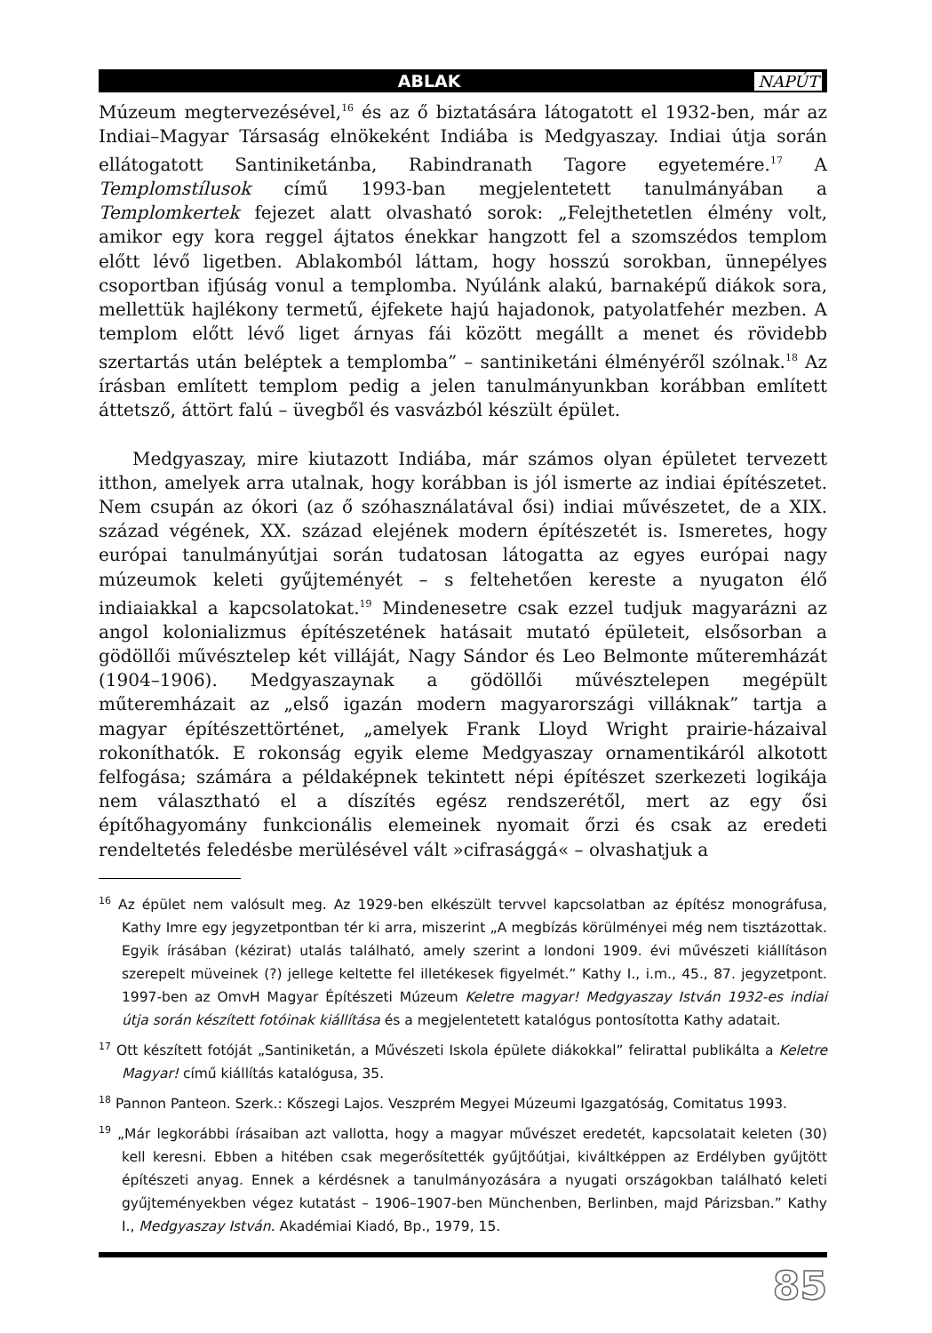ABLAK NAPÚT
Múzeum megtervezésével,<sup>16</sup> és az ő biztatására látogatott el 1932-ben, már az Indiai–Magyar Társaság elnökeként Indiába is Medgyaszay. Indiai útja során ellátogatott Santiniketánba, Rabindranath Tagore egyetemére.<sup>17</sup> A Templomstílusok című 1993-ban megjelentetett tanulmányában a Templomkertek fejezet alatt olvasható sorok: „Felejthetetlen élmény volt, amikor egy kora reggel ájtatos énekkar hangzott fel a szomszédos templom előtt lévő ligetben. Ablakomból láttam, hogy hosszú sorokban, ünnepélyes csoportban ifjúság vonul a templomba. Nyúlánk alakú, barnaképű diákok sora, mellettük hajlékony termetű, éjfekete hajú hajadonok, patyolatfehér mezben. A templom előtt lévő liget árnyas fái között megállt a menet és rövidebb szertartás után beléptek a templomba” – santiniketáni élményéről szólnak.<sup>18</sup> Az írásban említett templom pedig a jelen tanulmányunkban korábban említett áttetsző, áttört falú – üvegből és vasvázból készült épület.
Medgyaszay, mire kiutazott Indiába, már számos olyan épületet tervezett itthon, amelyek arra utalnak, hogy korábban is jól ismerte az indiai építészetet. Nem csupán az ókori (az ő szóhasználatával ősi) indiai művészetet, de a XIX. század végének, XX. század elejének modern építészetét is. Ismeretes, hogy európai tanulmányútjai során tudatosan látogatta az egyes európai nagy múzeumok keleti gyűjteményét – s feltehetően kereste a nyugaton élő indiaiakkal a kapcsolatokat.<sup>19</sup> Mindenesetre csak ezzel tudjuk magyarázni az angol kolonializmus építészetének hatásait mutató épületeit, elsősorban a gödöllői művésztelep két villáját, Nagy Sándor és Leo Belmonte műteremházát (1904–1906). Medgyaszaynak a gödöllői művésztelepen megépült műteremházait az „első igazán modern magyarországi villáknak” tartja a magyar építészettörténet, „amelyek Frank Lloyd Wright prairie-házaival rokoníthatók. E rokonság egyik eleme Medgyaszay ornamentikáról alkotott felfogása; számára a példaképnek tekintett népi építészet szerkezeti logikája nem választható el a díszítés egész rendszerétől, mert az egy ősi építőhagyomány funkcionális elemeinek nyomait őrzi és csak az eredeti rendeltetés feledésbe merülésével vált »cifrasággá« – olvashatjuk a
<sup>16</sup> Az épület nem valósult meg. Az 1929-ben elkészült tervvel kapcsolatban az építész monográfusa, Kathy Imre egy jegyzetpontban tér ki arra, miszerint „A megbízás körülményei még nem tisztázottak. Egyik írásában (kézirat) utalás található, amely szerint a londoni 1909. évi művészeti kiállításon szerepelt müveinek (?) jellege keltette fel illetékesek figyelmét.” Kathy I., i.m., 45., 87. jegyzetpont. 1997-ben az OmvH Magyar Építészeti Múzeum Keletre magyar! Medgyaszay István 1932-es indiai útja során készített fotóinak kiállítása és a megjelentetett katalógus pontosította Kathy adatait.
<sup>17</sup> Ott készített fotóját „Santiniketán, a Művészeti Iskola épülete diákokkal” felirattal publikálta a Keletre Magyar! című kiállítás katalógusa, 35.
<sup>18</sup> Pannon Panteon. Szerk.: Kőszegi Lajos. Veszprém Megyei Múzeumi Igazgatóság, Comitatus 1993.
<sup>19</sup> „Már legkorábbi írásaiban azt vallotta, hogy a magyar művészet eredetét, kapcsolatait keleten (30) kell keresni. Ebben a hitében csak megerősítették gyűjtőútjai, kiváltképpen az Erdélyben gyűjtött építészeti anyag. Ennek a kérdésnek a tanulmányozására a nyugati országokban található keleti gyűjteményekben végez kutatást – 1906–1907-ben Münchenben, Berlinben, majd Párizsban.” Kathy I., Medgyaszay István. Akadémiai Kiadó, Bp., 1979, 15.
85